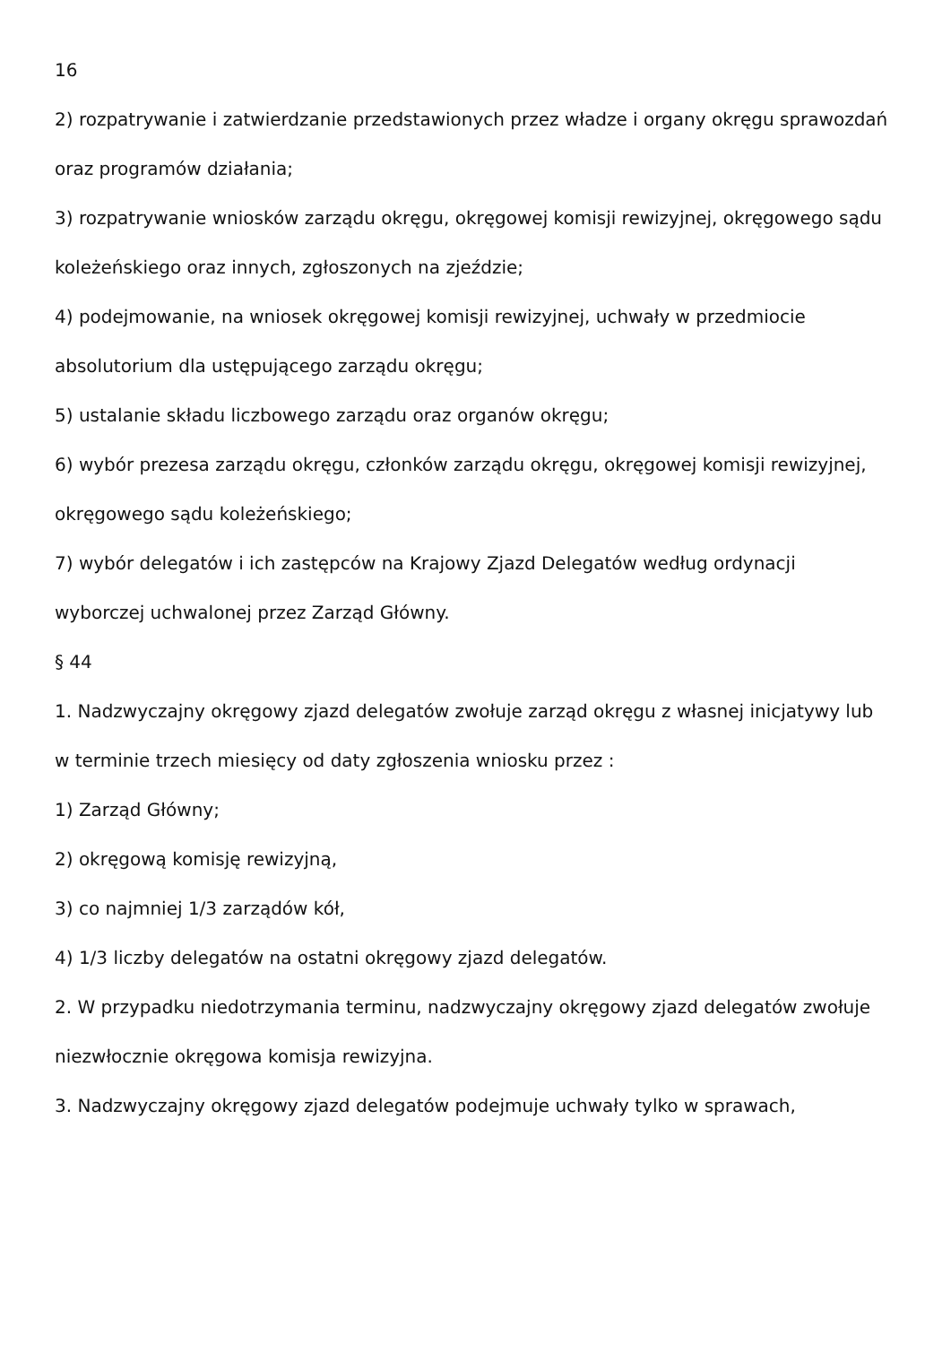16
2) rozpatrywanie i zatwierdzanie przedstawionych przez władze i organy okręgu sprawozdań
oraz programów działania;
3) rozpatrywanie wniosków zarządu okręgu, okręgowej komisji rewizyjnej, okręgowego sądu
koleżeńskiego oraz innych, zgłoszonych na zjeździe;
4) podejmowanie, na wniosek okręgowej komisji rewizyjnej, uchwały w przedmiocie
absolutorium dla ustępującego zarządu okręgu;
5) ustalanie składu liczbowego zarządu oraz organów okręgu;
6) wybór prezesa zarządu okręgu, członków zarządu okręgu, okręgowej komisji rewizyjnej,
okręgowego sądu koleżeńskiego;
7) wybór delegatów i ich zastępców na Krajowy Zjazd Delegatów według ordynacji
wyborczej uchwalonej przez Zarząd Główny.
§ 44
1. Nadzwyczajny okręgowy zjazd delegatów zwołuje zarząd okręgu z własnej inicjatywy lub
w terminie trzech miesięcy od daty zgłoszenia wniosku przez :
1) Zarząd Główny;
2) okręgową komisję rewizyjną,
3) co najmniej 1/3 zarządów kół,
4) 1/3 liczby delegatów na ostatni okręgowy zjazd delegatów.
2. W przypadku niedotrzymania terminu, nadzwyczajny okręgowy zjazd delegatów zwołuje
niezwłocznie okręgowa komisja rewizyjna.
3. Nadzwyczajny okręgowy zjazd delegatów podejmuje uchwały tylko w sprawach,